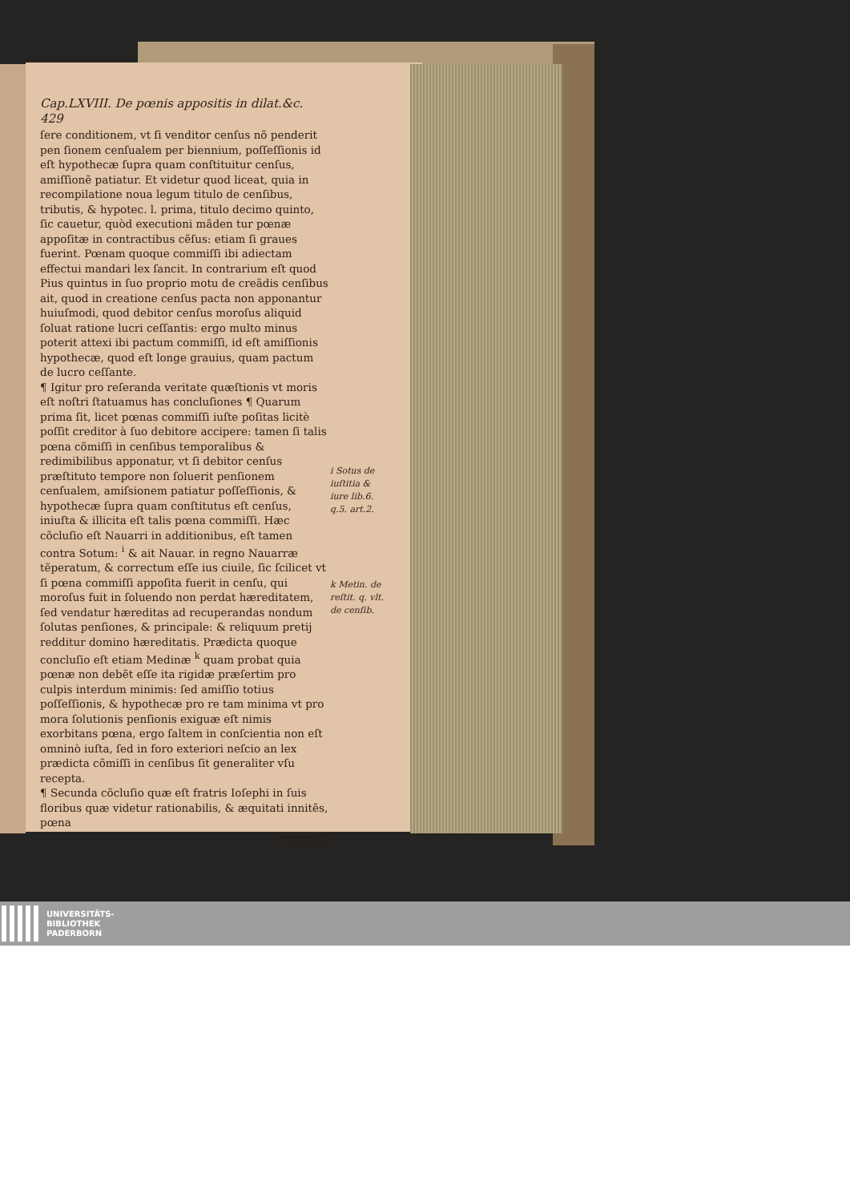Cap.LXVIII. De pœnis appositis in dilat.&c. 429
ſere conditionem, vt ſi venditor cenſus nõ penderit pen ſionem cenſualem per biennium, poſſeſſionis id eſt hypothecæ ſupra quam conſtituitur cenſus, amiſſionẽ patiatur. Et videtur quod liceat, quia in recompilatione noua legum titulo de cenſibus, tributis, & hypotec. l. prima, titulo decimo quinto, ſic cauetur, quòd executioni mãden tur pœnæ appoſitæ in contractibus cẽſus: etiam ſi graues fuerint. Pœnam quoque commiſſi ibi adiectam effectui mandari lex ſancit. In contrarium eſt quod Pius quintus in ſuo proprio motu de creãdis cenſibus ait, quod in creatione cenſus pacta non apponantur huiuſmodi, quod debitor cenſus moroſus aliquid ſoluat ratione lucri ceſſantis: ergo multo minus poterit attexi ibi pactum commiſſi, id eſt amiſſionis hypothecæ, quod eſt longe grauius, quam pactum de lucro ceſſante.
¶ Igitur pro reſeranda veritate quæſtionis vt moris eſt noſtri ſtatuamus has concluſiones ¶ Quarum prima ſit, licet pœnas commiſſi iuſte poſitas licitè poſſit creditor à ſuo debitore accipere: tamen ſi talis pœna cõmiſſi in cenſibus temporalibus & redimibilibus apponatur, vt ſi debitor cenſus præſtituto tempore non ſoluerit penſionem cenſualem, amiſsionem patiatur poſſeſſionis, & hypothecæ ſupra quam conſtitutus eſt cenſus, iniuſta & illicita eſt talis pœna commiſſi. Hæc cõcluſio eſt Nauarri in additionibus, eſt tamen contra Sotum: <sup>i</sup> & ait Nauar. in regno Nauarræ tẽperatum, & correctum eſſe ius ciuile, ſic ſcilicet vt ſi pœna commiſſi appoſita fuerit in cenſu, qui moroſus fuit in ſoluendo non perdat hæreditatem, ſed vendatur hæreditas ad recuperandas nondum ſolutas penſiones, & principale: & reliquum pretij redditur domino hæreditatis. Prædicta quoque concluſio eſt etiam Medinæ <sup>k</sup> quam probat quia pœnæ non debẽt eſſe ita rigidæ præſertim pro culpis interdum minimis: ſed amiſſio totius poſſeſſionis, & hypothecæ pro re tam minima vt pro mora ſolutionis penſionis exiguæ eſt nimis exorbitans pœna, ergo ſaltem in conſcientia non eſt omninò iuſta, ſed in foro exteriori neſcio an lex prædicta cõmiſſi in cenſibus ſit generaliter vſu recepta.
¶ Secunda cõcluſio quæ eſt fratris Ioſephi in ſuis floribus quæ videtur rationabilis, & æquitati innitẽs, pœna
commiſſi
i Sotus de iuſtitia & iure lib.6. q.5. art.2.
k Metin. de reſtit. q. vlt. de cenſib.
UNIVERSITÄTS-
BIBLIOTHEK
PADERBORN